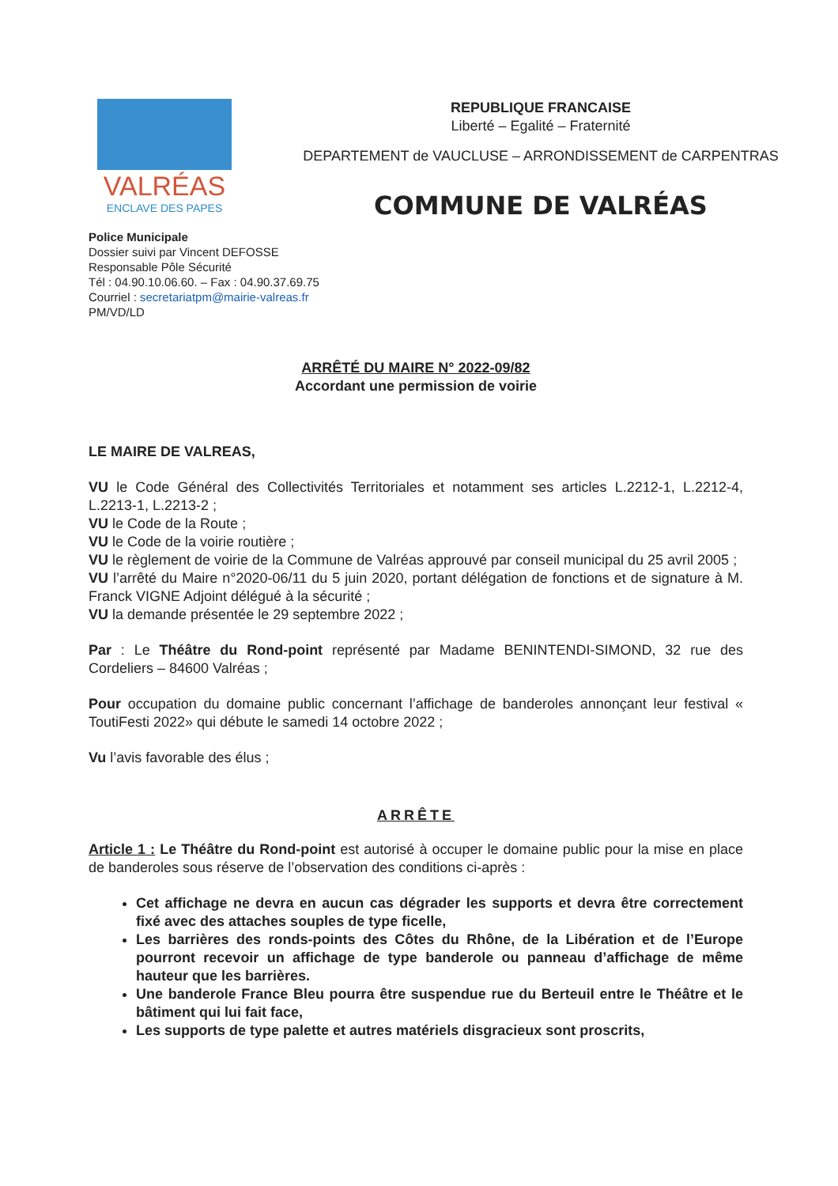VALRÉAS
ENCLAVE DES PAPES
REPUBLIQUE FRANCAISE
Liberté – Egalité – Fraternité
DEPARTEMENT de VAUCLUSE – ARRONDISSEMENT de CARPENTRAS
COMMUNE DE VALRÉAS
Police Municipale
Dossier suivi par Vincent DEFOSSE
Responsable Pôle Sécurité
Tél : 04.90.10.06.60. – Fax : 04.90.37.69.75
Courriel : secretariatpm@mairie-valreas.fr
PM/VD/LD
ARRÊTÉ DU MAIRE N° 2022-09/82
Accordant une permission de voirie
LE MAIRE DE VALREAS,
VU le Code Général des Collectivités Territoriales et notamment ses articles L.2212-1, L.2212-4, L.2213-1, L.2213-2 ;
VU le Code de la Route ;
VU le Code de la voirie routière ;
VU le règlement de voirie de la Commune de Valréas approuvé par conseil municipal du 25 avril 2005 ;
VU l’arrêté du Maire n°2020-06/11 du 5 juin 2020, portant délégation de fonctions et de signature à M. Franck VIGNE Adjoint délégué à la sécurité ;
VU la demande présentée le 29 septembre 2022 ;
Par : Le Théâtre du Rond-point représenté par Madame BENINTENDI-SIMOND, 32 rue des Cordeliers – 84600 Valréas ;
Pour occupation du domaine public concernant l’affichage de banderoles annonçant leur festival « ToutiFesti 2022» qui débute le samedi 14 octobre 2022 ;
Vu l’avis favorable des élus ;
ARRÊTE
Article 1 : Le Théâtre du Rond-point est autorisé à occuper le domaine public pour la mise en place de banderoles sous réserve de l’observation des conditions ci-après :
Cet affichage ne devra en aucun cas dégrader les supports et devra être correctement fixé avec des attaches souples de type ficelle,
Les barrières des ronds-points des Côtes du Rhône, de la Libération et de l’Europe pourront recevoir un affichage de type banderole ou panneau d’affichage de même hauteur que les barrières.
Une banderole France Bleu pourra être suspendue rue du Berteuil entre le Théâtre et le bâtiment qui lui fait face,
Les supports de type palette et autres matériels disgracieux sont proscrits,